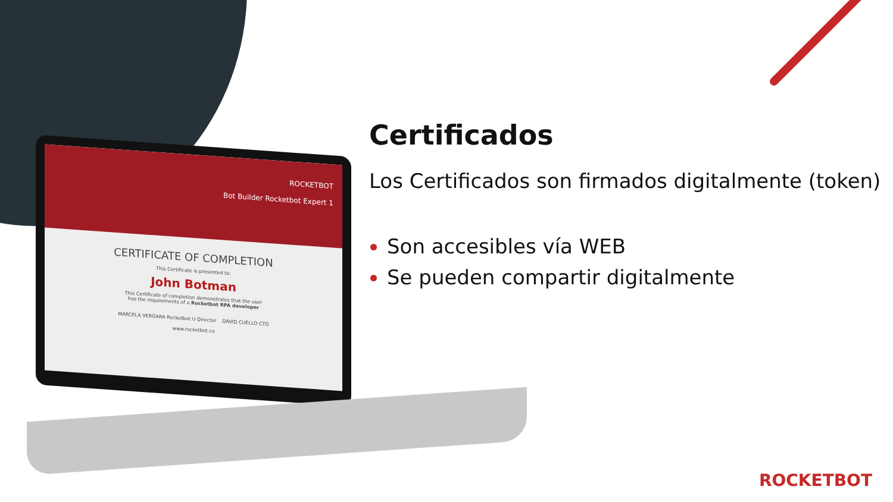ROCKETBOT
Bot Builder Rocketbot Expert 1
CERTIFICATE OF COMPLETION
This Certificate is presented to:
John Botman
This Certificate of completion demonstrates that the user
has the requirements of a Rocketbot RPA developer
MARCELA VERGARA Rocketbot U Director DAVID CUELLO CTO
www.rocketbot.co
Certificados
Los Certificados son firmados digitalmente (token)
Son accesibles vía WEB
Se pueden compartir digitalmente
ROCKETBOT